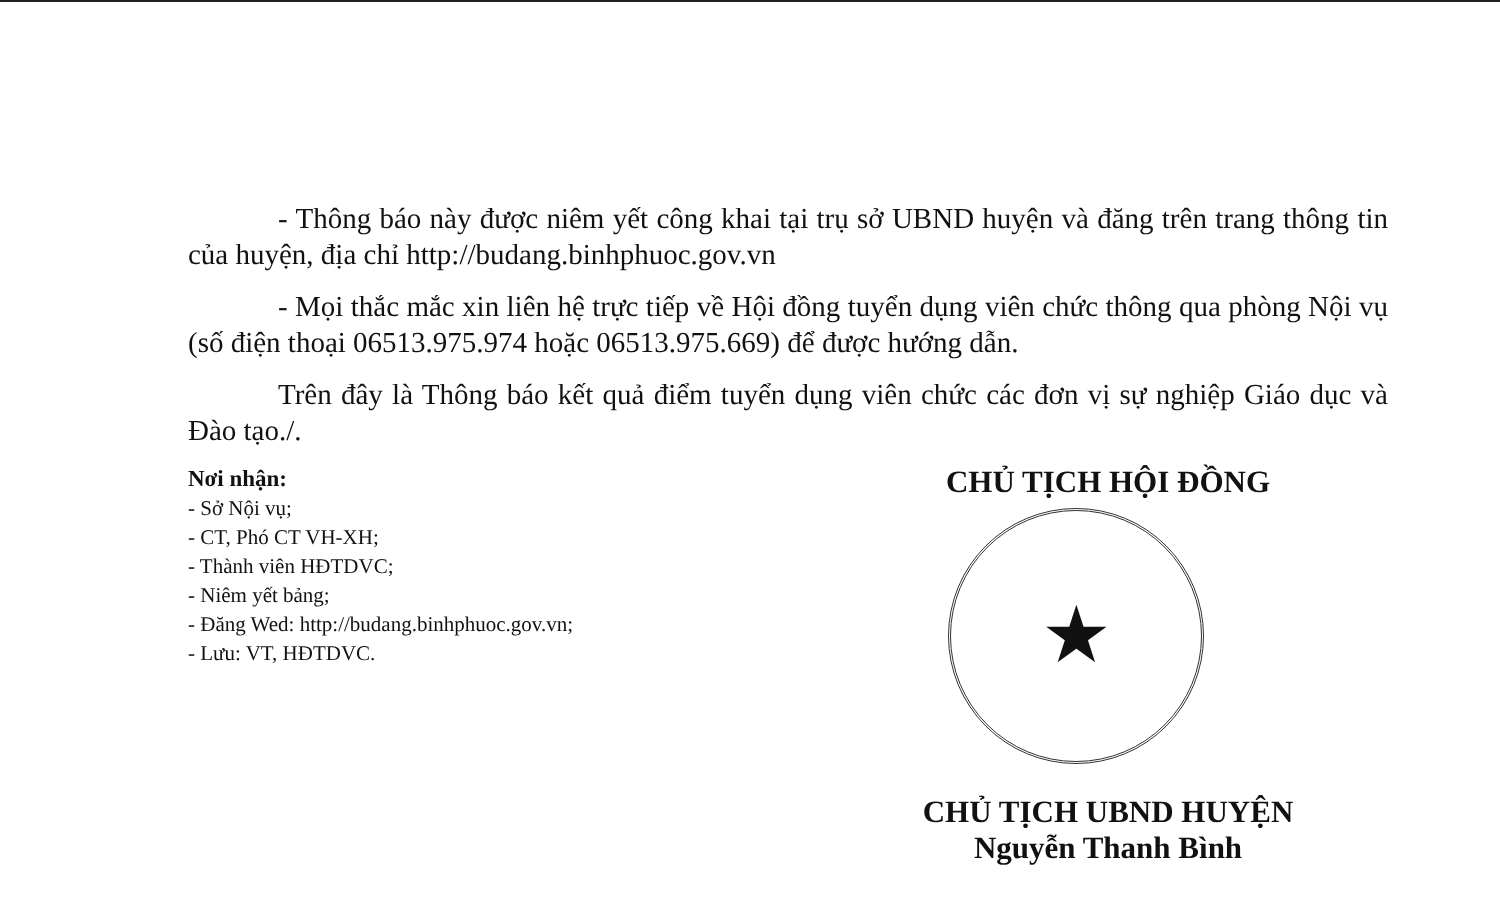- Thông báo này được niêm yết công khai tại trụ sở UBND huyện và đăng trên trang thông tin của huyện, địa chỉ http://budang.binhphuoc.gov.vn
- Mọi thắc mắc xin liên hệ trực tiếp về Hội đồng tuyển dụng viên chức thông qua phòng Nội vụ (số điện thoại 06513.975.974 hoặc 06513.975.669) để được hướng dẫn.
Trên đây là Thông báo kết quả điểm tuyển dụng viên chức các đơn vị sự nghiệp Giáo dục và Đào tạo./.
Nơi nhận:
- Sở Nội vụ;
- CT, Phó CT VH-XH;
- Thành viên HĐTDVC;
- Niêm yết bảng;
- Đăng Wed: http://budang.binhphuoc.gov.vn;
- Lưu: VT, HĐTDVC.
CHỦ TỊCH HỘI ĐỒNG
★
CHỦ TỊCH UBND HUYỆN
Nguyễn Thanh Bình